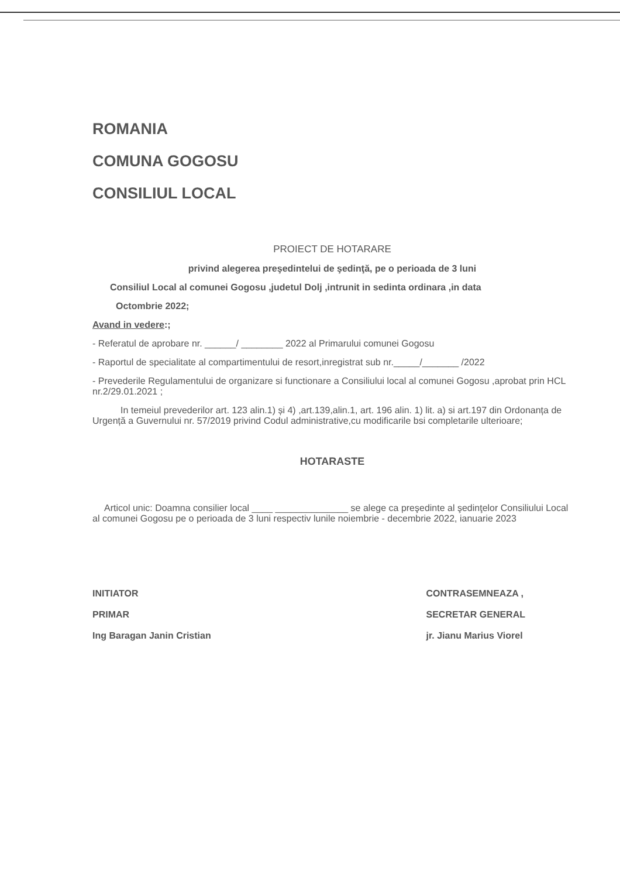ROMANIA
COMUNA GOGOSU
CONSILIUL LOCAL
PROIECT DE HOTARARE
privind alegerea preşedintelui de şedinţă, pe o perioada de 3 luni
Consiliul Local al comunei Gogosu ,judetul Dolj ,intrunit in sedinta ordinara ,in data
Octombrie 2022;
Avand in vedere:;
- Referatul de aprobare nr. ______/ ________ 2022 al Primarului comunei Gogosu
- Raportul de specialitate al compartimentului de resort,inregistrat sub nr._____/_______ /2022
- Prevederile Regulamentului de organizare si functionare a Consiliului local al comunei Gogosu ,aprobat prin HCL nr.2/29.01.2021 ;
In temeiul prevederilor art. 123 alin.1) și 4) ,art.139,alin.1, art. 196 alin. 1) lit. a) si art.197 din Ordonanța de Urgență a Guvernului nr. 57/2019 privind Codul administrative,cu modificarile bsi completarile ulterioare;
HOTARASTE
Articol unic: Doamna consilier local ____ ______________ se alege ca preşedinte al şedinţelor Consiliului Local al comunei Gogosu pe o perioada de 3 luni respectiv lunile noiembrie - decembrie 2022, ianuarie 2023
INITIATOR
PRIMAR
Ing Baragan Janin Cristian
CONTRASEMNEAZA ,
SECRETAR GENERAL
jr. Jianu Marius Viorel